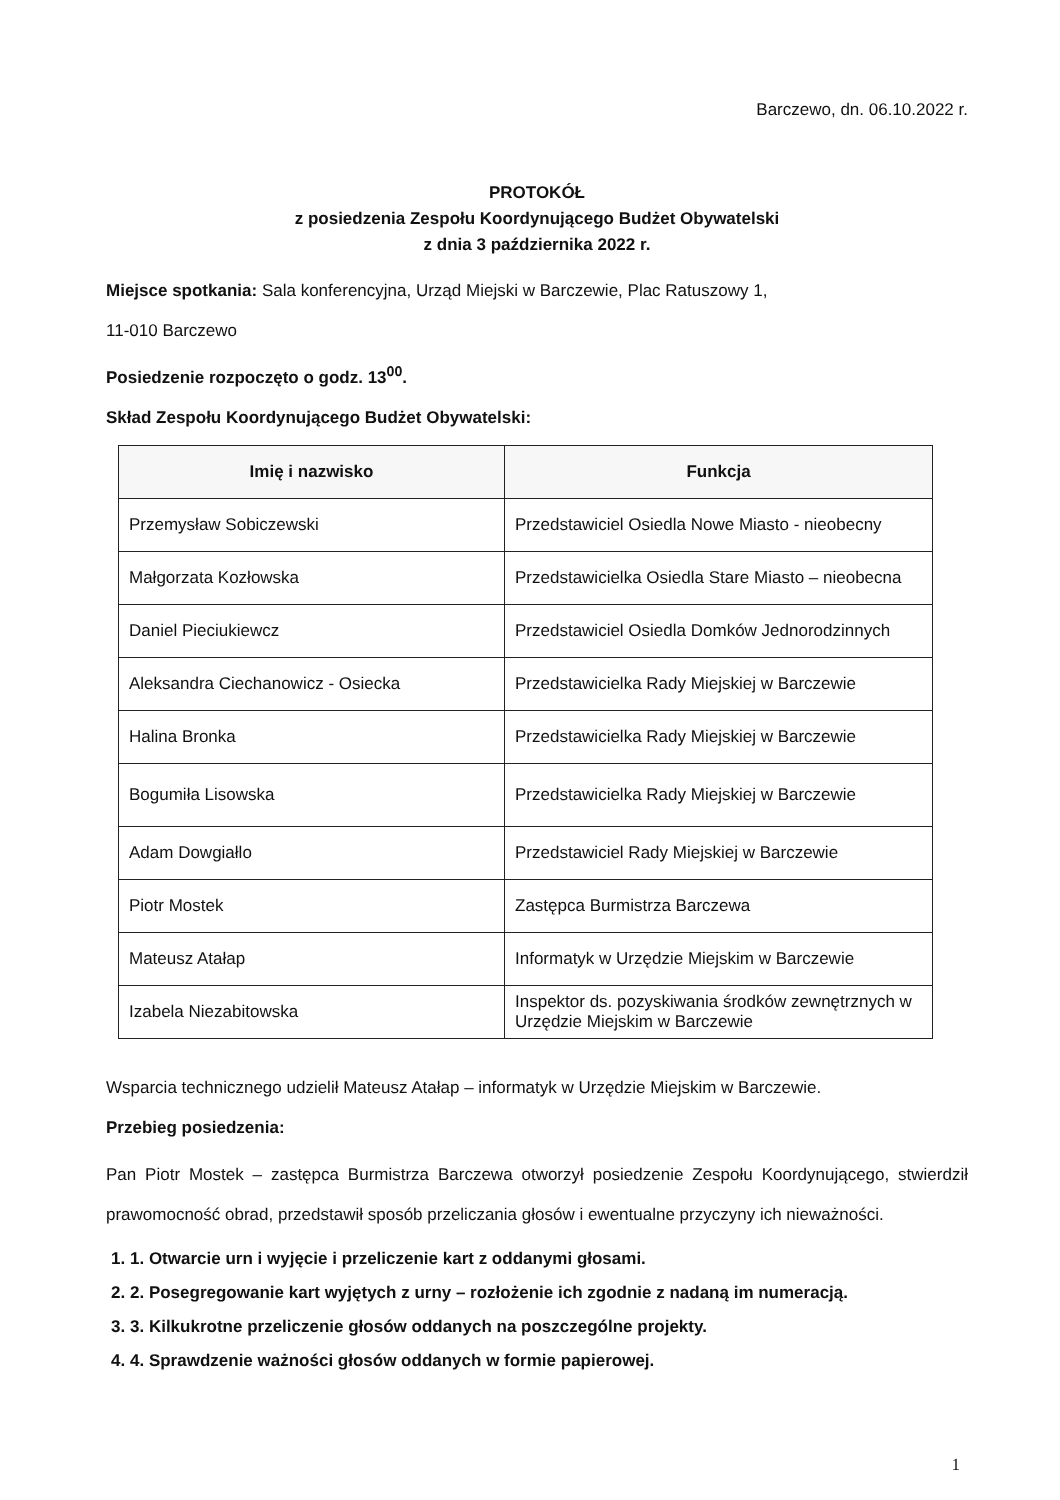Barczewo, dn. 06.10.2022 r.
PROTOKÓŁ
z posiedzenia Zespołu Koordynującego Budżet Obywatelski
z dnia 3 października 2022 r.
Miejsce spotkania: Sala konferencyjna, Urząd Miejski w Barczewie, Plac Ratuszowy 1,
11-010 Barczewo
Posiedzenie rozpoczęto o godz. 13<sup>00</sup>.
Skład Zespołu Koordynującego Budżet Obywatelski:
| Imię i nazwisko | Funkcja |
| --- | --- |
| Przemysław Sobiczewski | Przedstawiciel Osiedla Nowe Miasto - nieobecny |
| Małgorzata Kozłowska | Przedstawicielka Osiedla Stare Miasto – nieobecna |
| Daniel Pieciukiewcz | Przedstawiciel Osiedla Domków Jednorodzinnych |
| Aleksandra Ciechanowicz - Osiecka | Przedstawicielka Rady Miejskiej w Barczewie |
| Halina Bronka | Przedstawicielka Rady Miejskiej w Barczewie |
| Bogumiła Lisowska | Przedstawicielka Rady Miejskiej w Barczewie |
| Adam Dowgiałlo | Przedstawiciel Rady Miejskiej w Barczewie |
| Piotr Mostek | Zastępca Burmistrza Barczewa |
| Mateusz Atałap | Informatyk w Urzędzie Miejskim w Barczewie |
| Izabela Niezabitowska | Inspektor ds. pozyskiwania środków zewnętrznych w Urzędzie Miejskim w Barczewie |
Wsparcia technicznego udzielił Mateusz Atałap – informatyk w Urzędzie Miejskim w Barczewie.
Przebieg posiedzenia:
Pan Piotr Mostek – zastępca Burmistrza Barczewa otworzył posiedzenie Zespołu Koordynującego, stwierdził prawomocność obrad, przedstawił sposób przeliczania głosów i ewentualne przyczyny ich nieważności.
1. 1. Otwarcie urn i wyjęcie i przeliczenie kart z oddanymi głosami.
2. 2. Posegregowanie kart wyjętych z urny – rozłożenie ich zgodnie z nadaną im numeracją.
3. 3. Kilkukrotne przeliczenie głosów oddanych na poszczególne projekty.
4. 4. Sprawdzenie ważności głosów oddanych w formie papierowej.
1